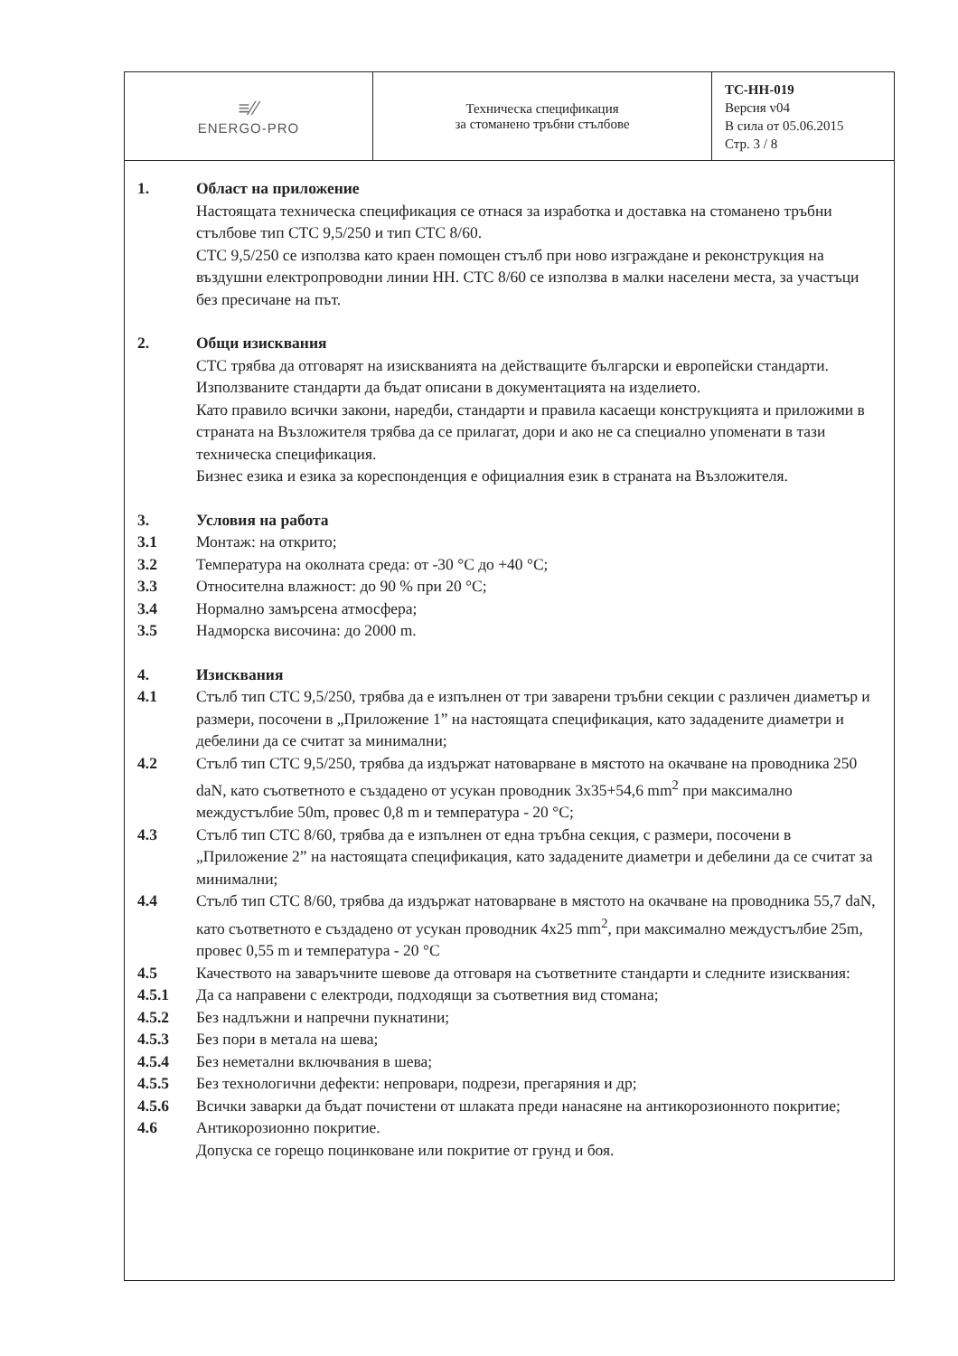| ≡∕∕ ENERGO-PRO | Техническа спецификация за стоманено тръбни стълбове | ТС-НН-019 Версия v04 В сила от 05.06.2015 Стр. 3 / 8 |
1. Област на приложение
Настоящата техническа спецификация се отнася за изработка и доставка на стоманено тръбни стълбове тип СТС 9,5/250 и тип СТС 8/60.
СТС 9,5/250 се използва като краен помощен стълб при ново изграждане и реконструкция на въздушни електропроводни линии НН. СТС 8/60 се използва в малки населени места, за участъци без пресичане на път.
2. Общи изисквания
СТС трябва да отговарят на изискванията на действащите български и европейски стандарти. Използваните стандарти да бъдат описани в документацията на изделието.
Като правило всички закони, наредби, стандарти и правила касаещи конструкцията и приложими в страната на Възложителя трябва да се прилагат, дори и ако не са специално упоменати в тази техническа спецификация.
Бизнес езика и езика за кореспонденция е официалния език в страната на Възложителя.
3. Условия на работа
3.1 Монтаж: на открито;
3.2 Температура на околната среда: от -30 °C до +40 °C;
3.3 Относителна влажност: до 90 % при 20 °C;
3.4 Нормално замърсена атмосфера;
3.5 Надморска височина: до 2000 m.
4. Изисквания
4.1 Стълб тип СТС 9,5/250, трябва да е изпълнен от три заварени тръбни секции с различен диаметър и размери, посочени в „Приложение 1” на настоящата спецификация, като зададените диаметри и дебелини да се считат за минимални;
4.2 Стълб тип СТС 9,5/250, трябва да издържат натоварване в мястото на окачване на проводника 250 daN, като съответното е създадено от усукан проводник 3x35+54,6 mm<sup>2</sup> при максимално междустълбие 50m, провес 0,8 m и температура - 20 °C;
4.3 Стълб тип СТС 8/60, трябва да е изпълнен от една тръбна секция, с размери, посочени в „Приложение 2” на настоящата спецификация, като зададените диаметри и дебелини да се считат за минимални;
4.4 Стълб тип СТС 8/60, трябва да издържат натоварване в мястото на окачване на проводника 55,7 daN, като съответното е създадено от усукан проводник 4x25 mm<sup>2</sup>, при максимално междустълбие 25m, провес 0,55 m и температура - 20 °C
4.5 Качеството на заваръчните шевове да отговаря на съответните стандарти и следните изисквания:
4.5.1 Да са направени с електроди, подходящи за съответния вид стомана;
4.5.2 Без надлъжни и напречни пукнатини;
4.5.3 Без пори в метала на шева;
4.5.4 Без неметални включвания в шева;
4.5.5 Без технологични дефекти: непровари, подрези, прегаряния и др;
4.5.6 Всички заварки да бъдат почистени от шлаката преди нанасяне на антикорозионното покритие;
4.6 Антикорозионно покритие.
Допуска се горещо поцинковане или покритие от грунд и боя.